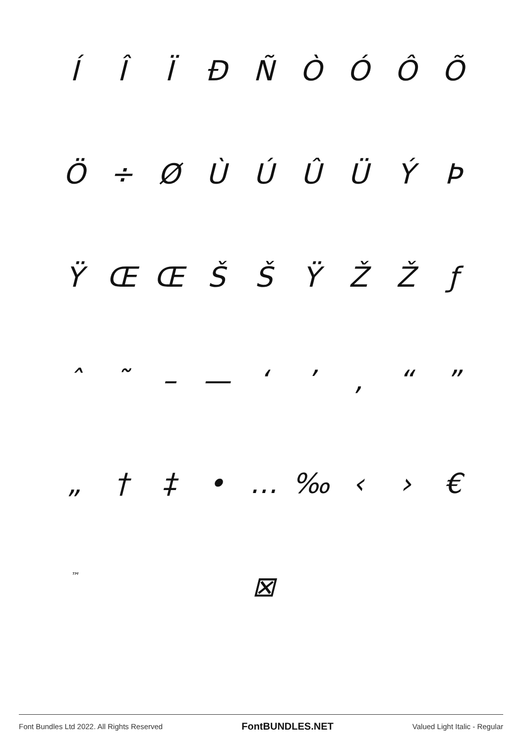Í Î Ï Ð Ñ Ò Ó Ô Õ
Ö ÷ Ø Ù Ú Û Ü Ý Þ
Ÿ Œ Œ Š Š Ÿ Ž Ž ƒ
ˆ ˜ – — ‘ ’ ‚ “ ”
„ † ‡ • … ‰ ‹ › €
™ ⊠
Font Bundles Ltd 2022. All Rights Reserved FontBUNDLES.NET Valued Light Italic - Regular